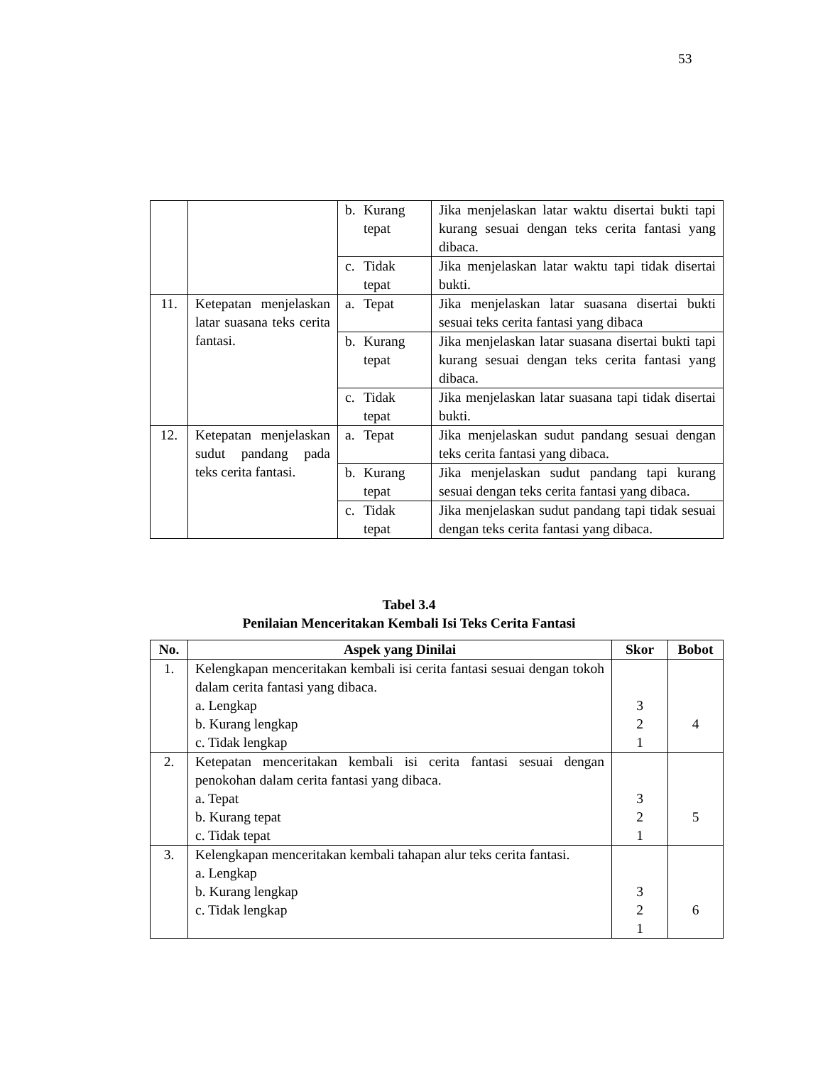53
| | | b. Kurang tepat | Jika menjelaskan latar waktu disertai bukti tapi kurang sesuai dengan teks cerita fantasi yang dibaca. |
| | | c. Tidak tepat | Jika menjelaskan latar waktu tapi tidak disertai bukti. |
| 11. | Ketepatan menjelaskan latar suasana teks cerita fantasi. | a. Tepat | Jika menjelaskan latar suasana disertai bukti sesuai teks cerita fantasi yang dibaca |
| | | b. Kurang tepat | Jika menjelaskan latar suasana disertai bukti tapi kurang sesuai dengan teks cerita fantasi yang dibaca. |
| | | c. Tidak tepat | Jika menjelaskan latar suasana tapi tidak disertai bukti. |
| 12. | Ketepatan menjelaskan sudut pandang pada teks cerita fantasi. | a. Tepat | Jika menjelaskan sudut pandang sesuai dengan teks cerita fantasi yang dibaca. |
| | | b. Kurang tepat | Jika menjelaskan sudut pandang tapi kurang sesuai dengan teks cerita fantasi yang dibaca. |
| | | c. Tidak tepat | Jika menjelaskan sudut pandang tapi tidak sesuai dengan teks cerita fantasi yang dibaca. |
Tabel 3.4
Penilaian Menceritakan Kembali Isi Teks Cerita Fantasi
| No. | Aspek yang Dinilai | Skor | Bobot |
| --- | --- | --- | --- |
| 1. | Kelengkapan menceritakan kembali isi cerita fantasi sesuai dengan tokoh dalam cerita fantasi yang dibaca. a. Lengkap b. Kurang lengkap c. Tidak lengkap | 3 2 1 | 4 |
| 2. | Ketepatan menceritakan kembali isi cerita fantasi sesuai dengan penokohan dalam cerita fantasi yang dibaca. a. Tepat b. Kurang tepat c. Tidak tepat | 3 2 1 | 5 |
| 3. | Kelengkapan menceritakan kembali tahapan alur teks cerita fantasi. a. Lengkap b. Kurang lengkap c. Tidak lengkap | 3 2 1 | 6 |